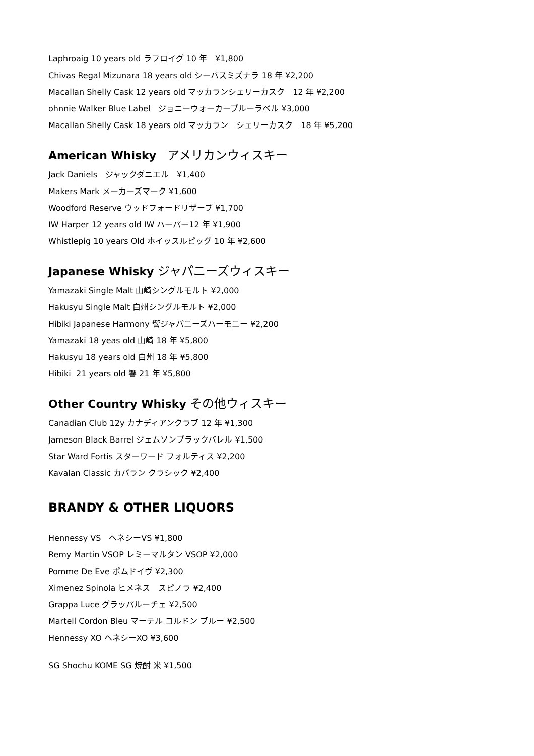Laphroaig 10 years old ラフロイグ 10 年　¥1,800
Chivas Regal Mizunara 18 years old シーバスミズナラ 18 年 ¥2,200
Macallan Shelly Cask 12 years old マッカランシェリーカスク　12 年 ¥2,200
ohnnie Walker Blue Label　ジョニーウォーカーブルーラベル ¥3,000
Macallan Shelly Cask 18 years old マッカラン　シェリーカスク　18 年 ¥5,200
American Whisky　アメリカンウィスキー
Jack Daniels　ジャックダニエル　¥1,400
Makers Mark メーカーズマーク ¥1,600
Woodford Reserve ウッドフォードリザーブ ¥1,700
IW Harper 12 years old IW ハーパー12 年 ¥1,900
Whistlepig 10 years Old ホイッスルピッグ 10 年 ¥2,600
Japanese Whisky ジャパニーズウィスキー
Yamazaki Single Malt 山崎シングルモルト ¥2,000
Hakusyu Single Malt 白州シングルモルト ¥2,000
Hibiki Japanese Harmony 響ジャパニーズハーモニー ¥2,200
Yamazaki 18 yeas old 山崎 18 年 ¥5,800
Hakusyu 18 years old 白州 18 年 ¥5,800
Hibiki 21 years old 響 21 年 ¥5,800
Other Country Whisky その他ウィスキー
Canadian Club 12y カナディアンクラブ 12 年 ¥1,300
Jameson Black Barrel ジェムソンブラックバレル ¥1,500
Star Ward Fortis スターワード フォルティス ¥2,200
Kavalan Classic カバラン クラシック ¥2,400
BRANDY & OTHER LIQUORS
Hennessy VS　ヘネシーVS ¥1,800
Remy Martin VSOP レミーマルタン VSOP ¥2,000
Pomme De Eve ポムドイヴ ¥2,300
Ximenez Spinola ヒメネス　スピノラ ¥2,400
Grappa Luce グラッパルーチェ ¥2,500
Martell Cordon Bleu マーテル コルドン ブルー ¥2,500
Hennessy XO ヘネシーXO ¥3,600
SG Shochu KOME SG 焼酎 米 ¥1,500